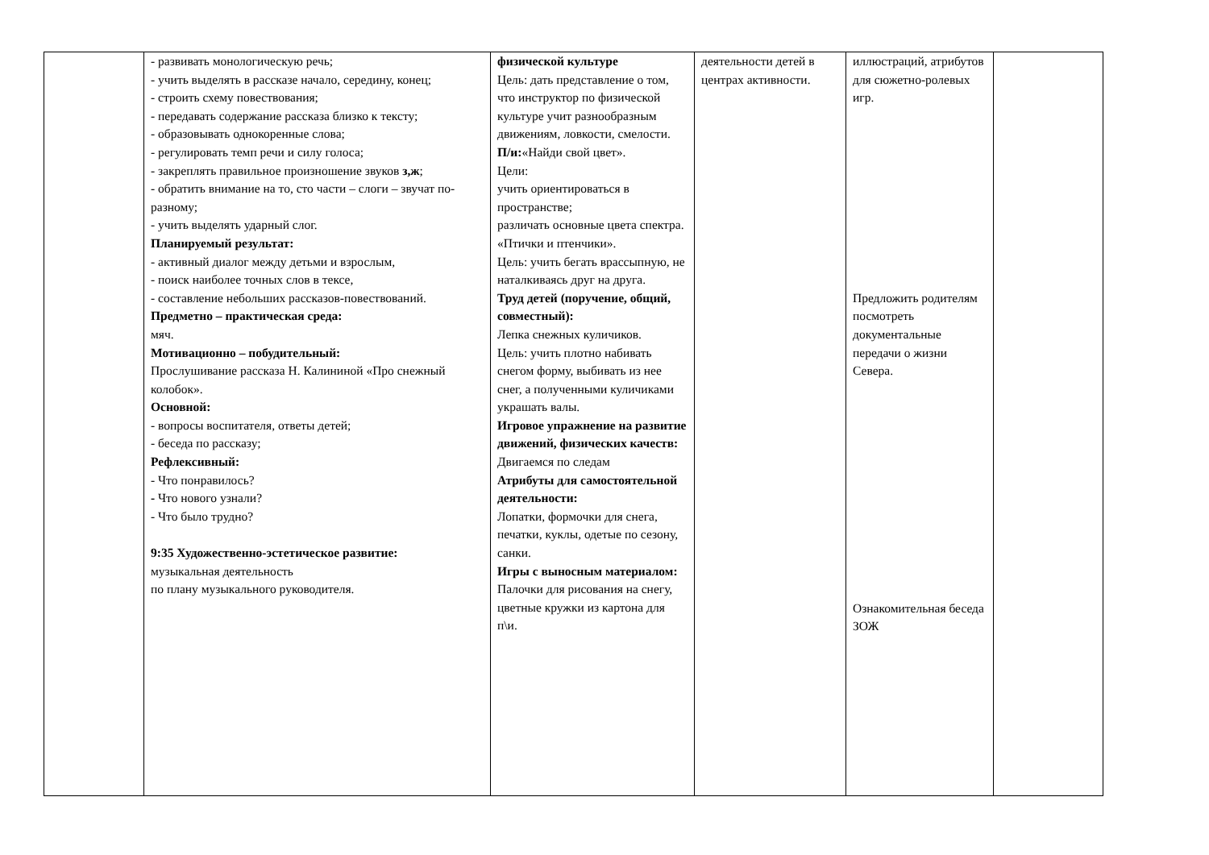| | - развивать монологическую речь; - учить выделять в рассказе начало, середину, конец; - строить схему повествования; - передавать содержание рассказа близко к тексту; - образовывать однокоренные слова; - регулировать темп речи и силу голоса; - закреплять правильное произношение звуков з,ж ; - обратить внимание на то, сто части – слоги – звучат по-разному; - учить выделять ударный слог. Планируемый результат: - активный диалог между детьми и взрослым, - поиск наиболее точных слов в тексе, - составление небольших рассказов-повествований. Предметно – практическая среда: мяч. Мотивационно – побудительный: Прослушивание рассказа Н. Калининой «Про снежный колобок». Основной: - вопросы воспитателя, ответы детей; - беседа по рассказу; Рефлексивный: - Что понравилось? - Что нового узнали? - Что было трудно? 9:35 Художественно-эстетическое развитие: музыкальная деятельность по плану музыкального руководителя. | физической культуре Цель: дать представление о том, что инструктор по физической культуре учит разнообразным движениям, ловкости, смелости. П/и: «Найди свой цвет». Цели: учить ориентироваться в пространстве; различать основные цвета спектра. «Птички и птенчики». Цель: учить бегать врассыпную, не наталкиваясь друг на друга. Труд детей (поручение, общий, совместный): Лепка снежных куличиков. Цель: учить плотно набивать снегом форму, выбивать из нее снег, а полученными куличиками украшать валы. Игровое упражнение на развитие движений, физических качеств: Двигаемся по следам Атрибуты для самостоятельной деятельности: Лопатки, формочки для снега, печатки, куклы, одетые по сезону, санки. Игры с выносным материалом: Палочки для рисования на снегу, цветные кружки из картона для п\и. | деятельности детей в центрах активности. | иллюстраций, атрибутов для сюжетно-ролевых игр. Предложить родителям посмотреть документальные передачи о жизни Севера. Ознакомительная беседа ЗОЖ | |